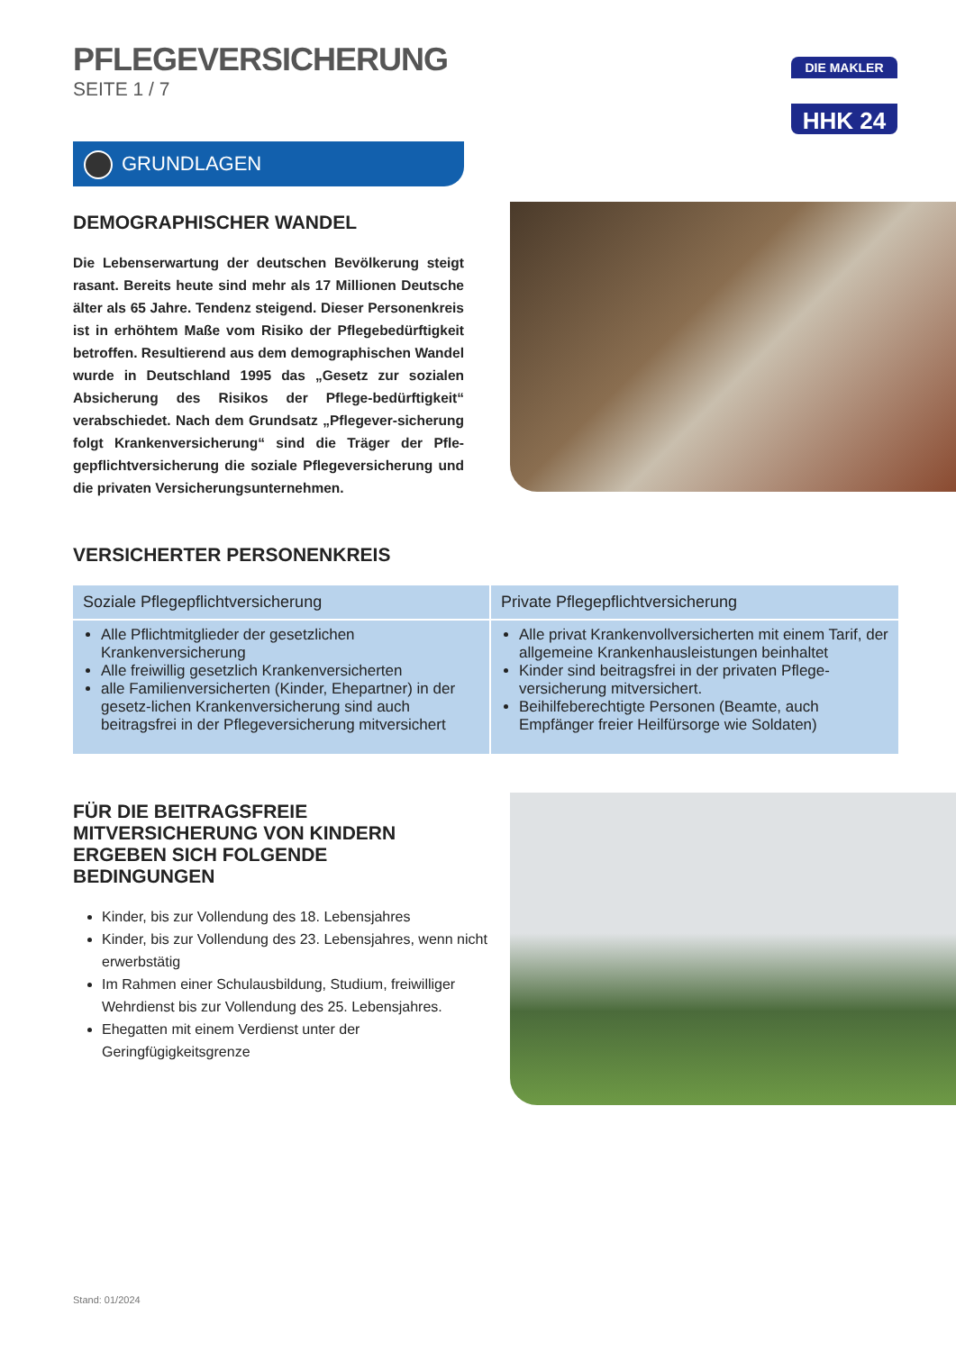DIE MAKLER
HHK 24
PFLEGEVERSICHERUNG
SEITE 1 / 7
GRUNDLAGEN
DEMOGRAPHISCHER WANDEL
Die Lebenserwartung der deutschen Bevölkerung steigt rasant. Bereits heute sind mehr als 17 Millionen Deutsche älter als 65 Jahre. Tendenz steigend. Dieser Personenkreis ist in erhöhtem Maße vom Risiko der Pflegebedürftigkeit betroffen. Resultierend aus dem demographischen Wandel wurde in Deutschland 1995 das „Gesetz zur sozialen Absicherung des Risikos der Pflege-bedürftigkeit“ verabschiedet. Nach dem Grundsatz „Pflegever-sicherung folgt Krankenversicherung“ sind die Träger der Pfle-gepflichtversicherung die soziale Pflegeversicherung und die privaten Versicherungsunternehmen.
VERSICHERTER PERSONENKREIS
| Soziale Pflegepflichtversicherung | Private Pflegepflichtversicherung |
| --- | --- |
| Alle Pflichtmitglieder der gesetzlichen Krankenversicherung Alle freiwillig gesetzlich Krankenversicherten alle Familienversicherten (Kinder, Ehepartner) in der gesetz-lichen Krankenversicherung sind auch beitragsfrei in der Pflegeversicherung mitversichert | Alle privat Krankenvollversicherten mit einem Tarif, der allgemeine Krankenhausleistungen beinhaltet Kinder sind beitragsfrei in der privaten Pflege-versicherung mitversichert. Beihilfeberechtigte Personen (Beamte, auch Empfänger freier Heilfürsorge wie Soldaten) |
FÜR DIE BEITRAGSFREIE MITVERSICHERUNG VON KINDERN ERGEBEN SICH FOLGENDE BEDINGUNGEN
Kinder, bis zur Vollendung des 18. Lebensjahres
Kinder, bis zur Vollendung des 23. Lebensjahres, wenn nicht erwerbstätig
Im Rahmen einer Schulausbildung, Studium, freiwilliger Wehrdienst bis zur Vollendung des 25. Lebensjahres.
Ehegatten mit einem Verdienst unter der Geringfügigkeitsgrenze
Stand: 01/2024